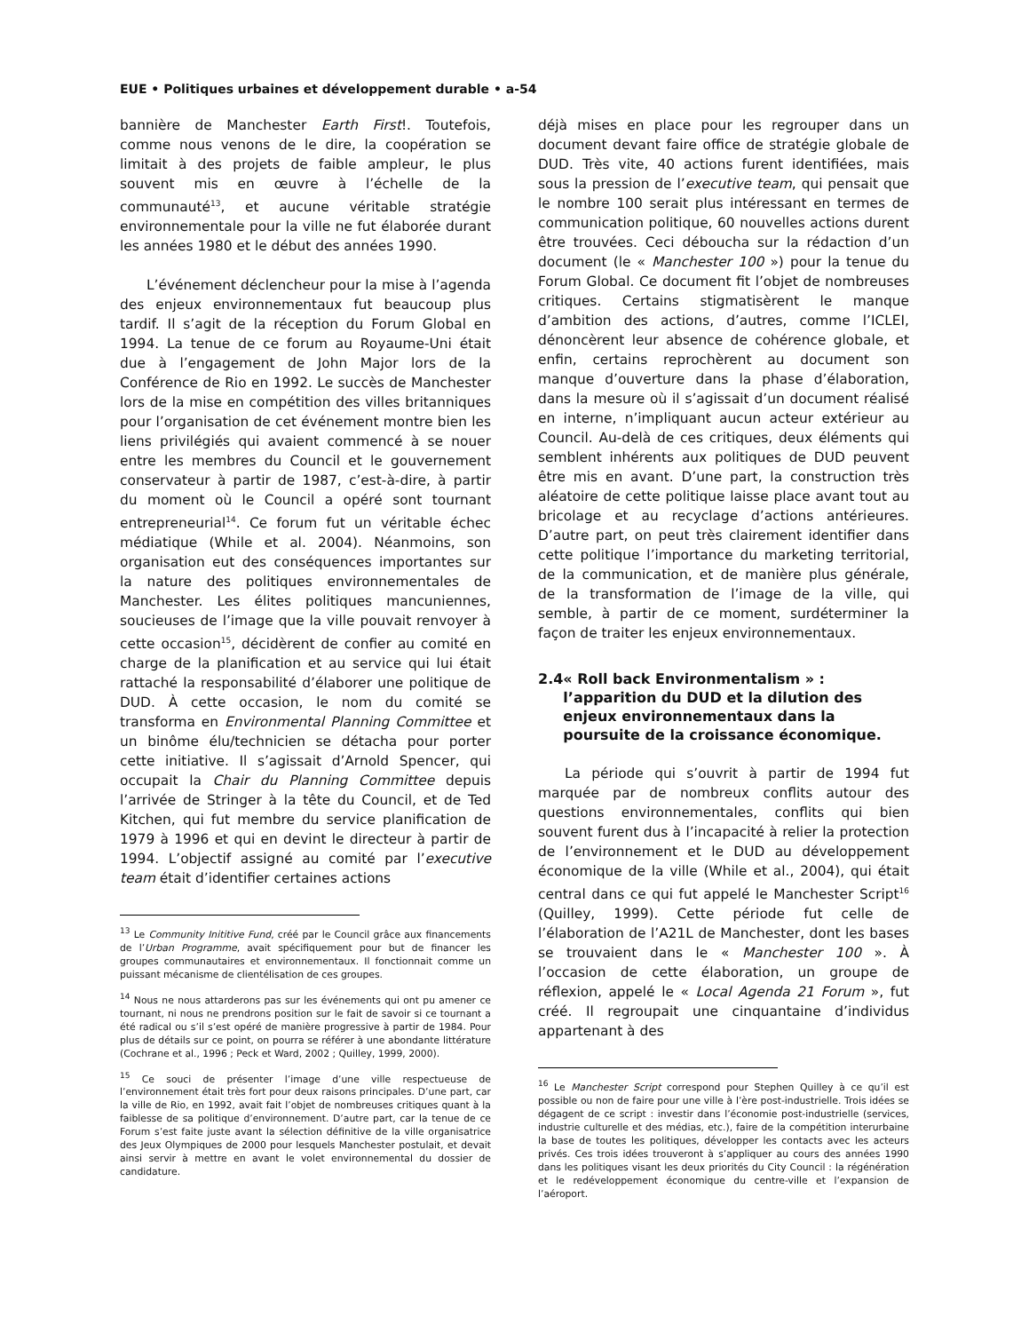EUE • Politiques urbaines et développement durable • a-54
bannière de Manchester Earth First!. Toutefois, comme nous venons de le dire, la coopération se limitait à des projets de faible ampleur, le plus souvent mis en œuvre à l’échelle de la communauté<sup>13</sup>, et aucune véritable stratégie environnementale pour la ville ne fut élaborée durant les années 1980 et le début des années 1990.
L’événement déclencheur pour la mise à l’agenda des enjeux environnementaux fut beaucoup plus tardif. Il s’agit de la réception du Forum Global en 1994. La tenue de ce forum au Royaume-Uni était due à l’engagement de John Major lors de la Conférence de Rio en 1992. Le succès de Manchester lors de la mise en compétition des villes britanniques pour l’organisation de cet événement montre bien les liens privilégiés qui avaient commencé à se nouer entre les membres du Council et le gouvernement conservateur à partir de 1987, c’est-à-dire, à partir du moment où le Council a opéré sont tournant entrepreneurial<sup>14</sup>. Ce forum fut un véritable échec médiatique (While et al. 2004). Néanmoins, son organisation eut des conséquences importantes sur la nature des politiques environnementales de Manchester. Les élites politiques mancuniennes, soucieuses de l’image que la ville pouvait renvoyer à cette occasion<sup>15</sup>, décidèrent de confier au comité en charge de la planification et au service qui lui était rattaché la responsabilité d’élaborer une politique de DUD. À cette occasion, le nom du comité se transforma en Environmental Planning Committee et un binôme élu/technicien se détacha pour porter cette initiative. Il s’agissait d’Arnold Spencer, qui occupait la Chair du Planning Committee depuis l’arrivée de Stringer à la tête du Council, et de Ted Kitchen, qui fut membre du service planification de 1979 à 1996 et qui en devint le directeur à partir de 1994. L’objectif assigné au comité par l’executive team était d’identifier certaines actions
<sup>13</sup> Le Community Inititive Fund, créé par le Council grâce aux financements de l’Urban Programme, avait spécifiquement pour but de financer les groupes communautaires et environnementaux. Il fonctionnait comme un puissant mécanisme de clientélisation de ces groupes.
<sup>14</sup> Nous ne nous attarderons pas sur les événements qui ont pu amener ce tournant, ni nous ne prendrons position sur le fait de savoir si ce tournant a été radical ou s’il s’est opéré de manière progressive à partir de 1984. Pour plus de détails sur ce point, on pourra se référer à une abondante littérature (Cochrane et al., 1996 ; Peck et Ward, 2002 ; Quilley, 1999, 2000).
<sup>15</sup> Ce souci de présenter l’image d’une ville respectueuse de l’environnement était très fort pour deux raisons principales. D’une part, car la ville de Rio, en 1992, avait fait l’objet de nombreuses critiques quant à la faiblesse de sa politique d’environnement. D’autre part, car la tenue de ce Forum s’est faite juste avant la sélection définitive de la ville organisatrice des Jeux Olympiques de 2000 pour lesquels Manchester postulait, et devait ainsi servir à mettre en avant le volet environnemental du dossier de candidature.
déjà mises en place pour les regrouper dans un document devant faire office de stratégie globale de DUD. Très vite, 40 actions furent identifiées, mais sous la pression de l’executive team, qui pensait que le nombre 100 serait plus intéressant en termes de communication politique, 60 nouvelles actions durent être trouvées. Ceci déboucha sur la rédaction d’un document (le « Manchester 100 ») pour la tenue du Forum Global. Ce document fit l’objet de nombreuses critiques. Certains stigmatisèrent le manque d’ambition des actions, d’autres, comme l’ICLEI, dénoncèrent leur absence de cohérence globale, et enfin, certains reprochèrent au document son manque d’ouverture dans la phase d’élaboration, dans la mesure où il s’agissait d’un document réalisé en interne, n’impliquant aucun acteur extérieur au Council. Au-delà de ces critiques, deux éléments qui semblent inhérents aux politiques de DUD peuvent être mis en avant. D’une part, la construction très aléatoire de cette politique laisse place avant tout au bricolage et au recyclage d’actions antérieures. D’autre part, on peut très clairement identifier dans cette politique l’importance du marketing territorial, de la communication, et de manière plus générale, de la transformation de l’image de la ville, qui semble, à partir de ce moment, surdéterminer la façon de traiter les enjeux environnementaux.
2.4 « Roll back Environmentalism » : l’apparition du DUD et la dilution des enjeux environnementaux dans la poursuite de la croissance économique.
La période qui s’ouvrit à partir de 1994 fut marquée par de nombreux conflits autour des questions environnementales, conflits qui bien souvent furent dus à l’incapacité à relier la protection de l’environnement et le DUD au développement économique de la ville (While et al., 2004), qui était central dans ce qui fut appelé le Manchester Script<sup>16</sup> (Quilley, 1999). Cette période fut celle de l’élaboration de l’A21L de Manchester, dont les bases se trouvaient dans le « Manchester 100 ». À l’occasion de cette élaboration, un groupe de réflexion, appelé le « Local Agenda 21 Forum », fut créé. Il regroupait une cinquantaine d’individus appartenant à des
<sup>16</sup> Le Manchester Script correspond pour Stephen Quilley à ce qu’il est possible ou non de faire pour une ville à l’ère post-industrielle. Trois idées se dégagent de ce script : investir dans l’économie post-industrielle (services, industrie culturelle et des médias, etc.), faire de la compétition interurbaine la base de toutes les politiques, développer les contacts avec les acteurs privés. Ces trois idées trouveront à s’appliquer au cours des années 1990 dans les politiques visant les deux priorités du City Council : la régénération et le redéveloppement économique du centre-ville et l’expansion de l’aéroport.